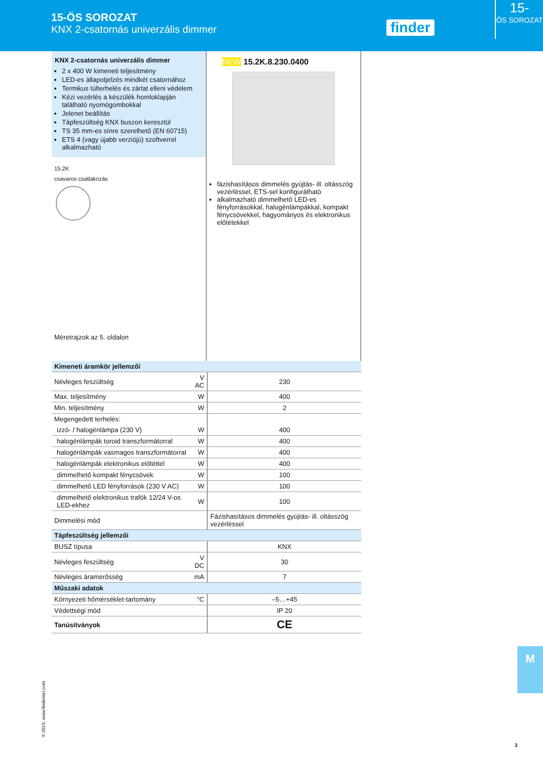15-ÖS SOROZAT
KNX 2-csatornás univerzális dimmer
finder
15-
ÖS SOROZAT
KNX 2-csatornás univerzális dimmer
2 x 400 W kimeneti teljesítmény
LED-es állapotjelzés mindkét csatornához
Termikus túlterhelés és zárlat elleni védelem
Kézi vezérlés a készülék homloklapján található nyomógombokkal
Jelenet beállítás
Tápfeszültség KNX buszon keresztül
TS 35 mm-es sínre szerelhető (EN 60715)
ETS 4 (vagy újabb verziójú) szoftverrel alkalmazható
15.2K
csavaros csatlakozás
Méretrajzok az 5. oldalon
NEW 15.2K.8.230.0400
fázishasításos dimmelés gyújtás- ill. oltásszög vezérléssel, ETS-sel konfigurálható
alkalmazható dimmelhető LED-es fényforrásokkal, halogénlámpákkal, kompakt fénycsövekkel, hagyományos és elektronikus előtétekkel
| Kimeneti áramkör jellemzői | | |
| Névleges feszültség | V AC | 230 |
| Max. teljesítmény | W | 400 |
| Min. teljesítmény | W | 2 |
| Megengedett terhelés: | | |
| izzó- / halogénlámpa (230 V) | W | 400 |
| halogénlámpák toroid transzformátorral | W | 400 |
| halogénlámpák vasmagos transzformátorral | W | 400 |
| halogénlámpák elektronikus előtéttel | W | 400 |
| dimmelhető kompakt fénycsövek | W | 100 |
| dimmelhető LED fényforrások (230 V AC) | W | 100 |
| dimmelhető elektronikus trafók 12/24 V-os LED-ekhez | W | 100 |
| Dimmelési mód | | Fázishasításos dimmelés gyújtás- ill. oltásszög vezérléssel |
| Tápfeszültség jellemzői | | |
| BUSZ típusa | | KNX |
| Névleges feszültség | V DC | 30 |
| Névleges áramerősség | mA | 7 |
| Műszaki adatok | | |
| Környezeti hőmérséklet-tartomány | °C | –5…+45 |
| Védettségi mód | | IP 20 |
| Tanúsítványok | | CE |
X-2019, www.findernet.com
M
3